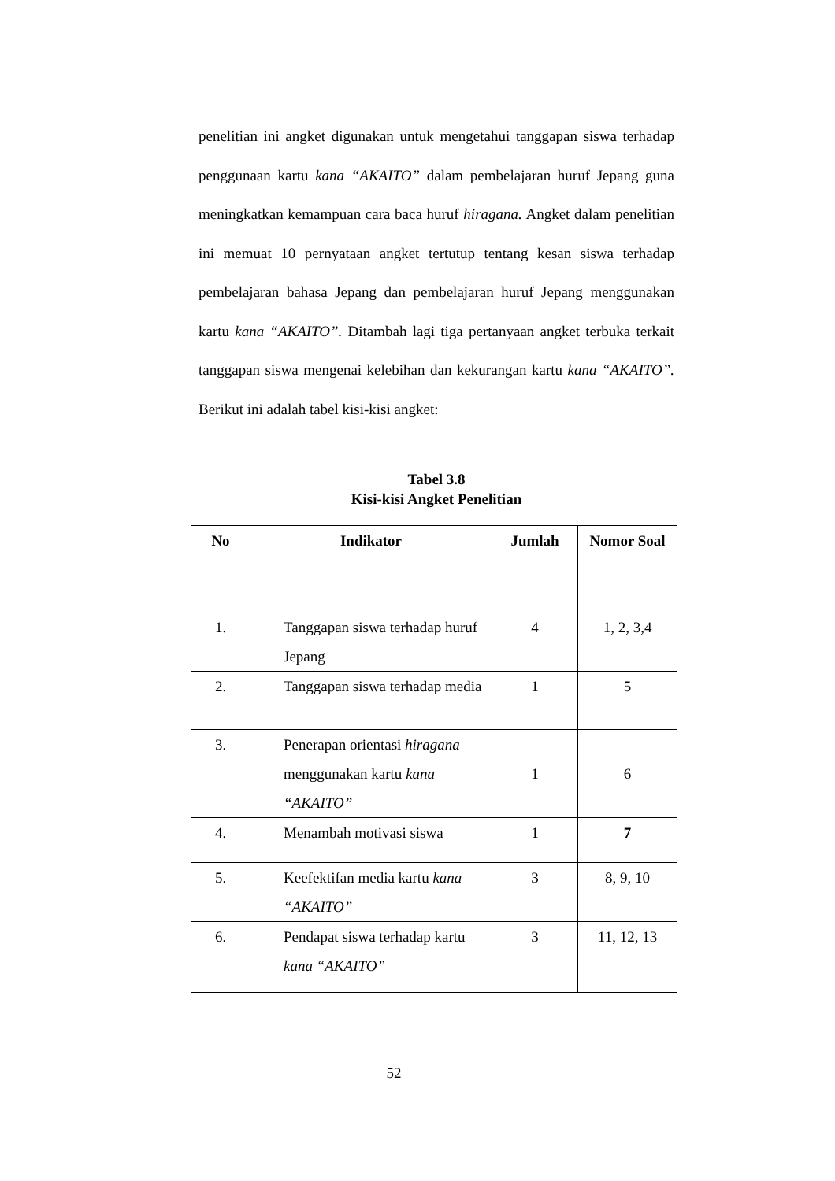penelitian ini angket digunakan untuk mengetahui tanggapan siswa terhadap penggunaan kartu kana “AKAITO” dalam pembelajaran huruf Jepang guna meningkatkan kemampuan cara baca huruf hiragana. Angket dalam penelitian ini memuat 10 pernyataan angket tertutup tentang kesan siswa terhadap pembelajaran bahasa Jepang dan pembelajaran huruf Jepang menggunakan kartu kana “AKAITO”. Ditambah lagi tiga pertanyaan angket terbuka terkait tanggapan siswa mengenai kelebihan dan kekurangan kartu kana “AKAITO”. Berikut ini adalah tabel kisi-kisi angket:
Tabel 3.8
Kisi-kisi Angket Penelitian
| No | Indikator | Jumlah | Nomor Soal |
| --- | --- | --- | --- |
| 1. | Tanggapan siswa terhadap huruf Jepang | 4 | 1, 2, 3,4 |
| 2. | Tanggapan siswa terhadap media | 1 | 5 |
| 3. | Penerapan orientasi hiragana menggunakan kartu kana “AKAITO” | 1 | 6 |
| 4. | Menambah motivasi siswa | 1 | 7 |
| 5. | Keefektifan media kartu kana “AKAITO” | 3 | 8, 9, 10 |
| 6. | Pendapat siswa terhadap kartu kana “AKAITO” | 3 | 11, 12, 13 |
52